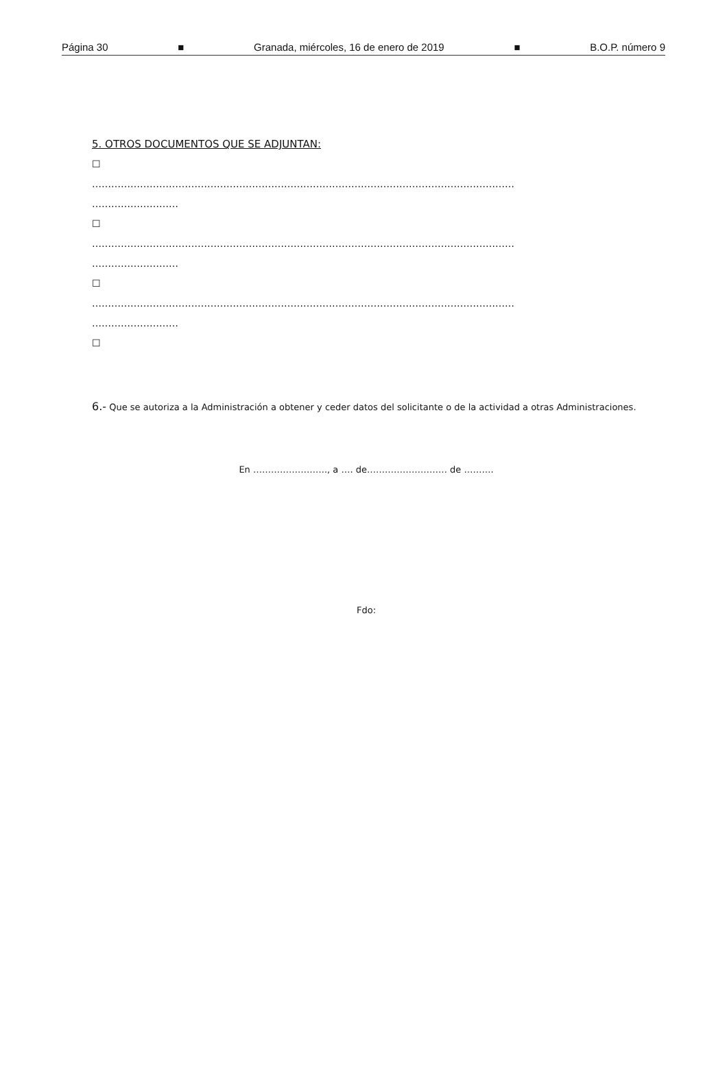Página 30 ■ Granada, miércoles, 16 de enero de 2019 ■ B.O.P. número 9
5. OTROS DOCUMENTOS QUE SE ADJUNTAN:
☐
……………………………………………………………………………………………………………………
………………………
☐
……………………………………………………………………………………………………………………
………………………
☐
……………………………………………………………………………………………………………………
………………………
☐
6.- Que se autoriza a la Administración a obtener y ceder datos del solicitante o de la actividad a otras Administraciones.
En ……………………., a …. de……………………… de ……….
Fdo: